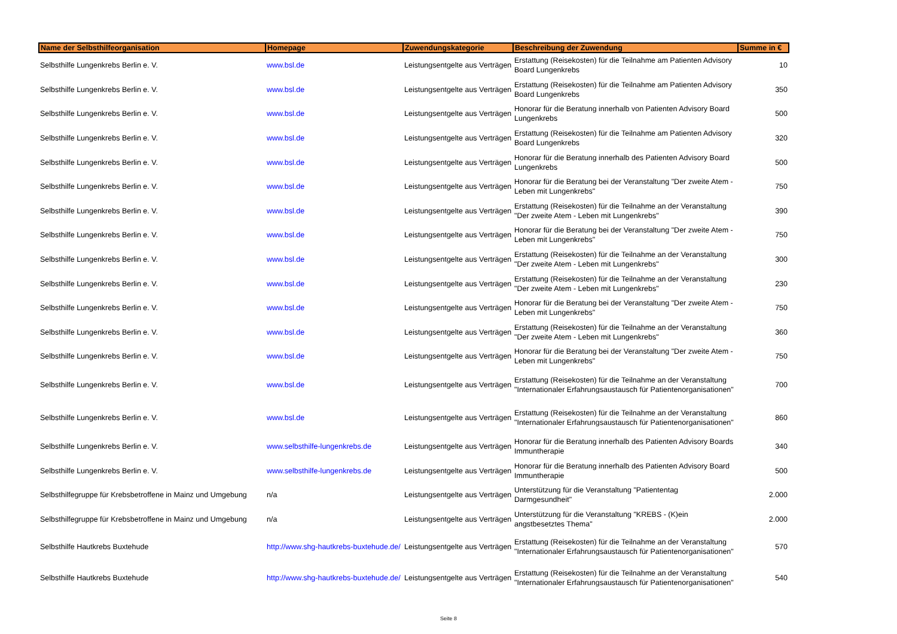| Name der Selbsthilfeorganisation | Homepage | Zuwendungskategorie | Beschreibung der Zuwendung | Summe in € |
| --- | --- | --- | --- | --- |
| Selbsthilfe Lungenkrebs Berlin e. V. | www.bsl.de | Leistungsentgelte aus Verträgen | Erstattung (Reisekosten) für die Teilnahme am Patienten Advisory Board Lungenkrebs | 10 |
| Selbsthilfe Lungenkrebs Berlin e. V. | www.bsl.de | Leistungsentgelte aus Verträgen | Erstattung (Reisekosten) für die Teilnahme am Patienten Advisory Board Lungenkrebs | 350 |
| Selbsthilfe Lungenkrebs Berlin e. V. | www.bsl.de | Leistungsentgelte aus Verträgen | Honorar für die Beratung innerhalb von Patienten Advisory Board Lungenkrebs | 500 |
| Selbsthilfe Lungenkrebs Berlin e. V. | www.bsl.de | Leistungsentgelte aus Verträgen | Erstattung (Reisekosten) für die Teilnahme am Patienten Advisory Board Lungenkrebs | 320 |
| Selbsthilfe Lungenkrebs Berlin e. V. | www.bsl.de | Leistungsentgelte aus Verträgen | Honorar für die Beratung innerhalb des Patienten Advisory Board Lungenkrebs | 500 |
| Selbsthilfe Lungenkrebs Berlin e. V. | www.bsl.de | Leistungsentgelte aus Verträgen | Honorar für die Beratung bei der Veranstaltung "Der zweite Atem - Leben mit Lungenkrebs" | 750 |
| Selbsthilfe Lungenkrebs Berlin e. V. | www.bsl.de | Leistungsentgelte aus Verträgen | Erstattung (Reisekosten) für die Teilnahme an der Veranstaltung "Der zweite Atem - Leben mit Lungenkrebs" | 390 |
| Selbsthilfe Lungenkrebs Berlin e. V. | www.bsl.de | Leistungsentgelte aus Verträgen | Honorar für die Beratung bei der Veranstaltung "Der zweite Atem - Leben mit Lungenkrebs" | 750 |
| Selbsthilfe Lungenkrebs Berlin e. V. | www.bsl.de | Leistungsentgelte aus Verträgen | Erstattung (Reisekosten) für die Teilnahme an der Veranstaltung "Der zweite Atem - Leben mit Lungenkrebs" | 300 |
| Selbsthilfe Lungenkrebs Berlin e. V. | www.bsl.de | Leistungsentgelte aus Verträgen | Erstattung (Reisekosten) für die Teilnahme an der Veranstaltung "Der zweite Atem - Leben mit Lungenkrebs" | 230 |
| Selbsthilfe Lungenkrebs Berlin e. V. | www.bsl.de | Leistungsentgelte aus Verträgen | Honorar für die Beratung bei der Veranstaltung "Der zweite Atem - Leben mit Lungenkrebs" | 750 |
| Selbsthilfe Lungenkrebs Berlin e. V. | www.bsl.de | Leistungsentgelte aus Verträgen | Erstattung (Reisekosten) für die Teilnahme an der Veranstaltung "Der zweite Atem - Leben mit Lungenkrebs" | 360 |
| Selbsthilfe Lungenkrebs Berlin e. V. | www.bsl.de | Leistungsentgelte aus Verträgen | Honorar für die Beratung bei der Veranstaltung "Der zweite Atem - Leben mit Lungenkrebs" | 750 |
| Selbsthilfe Lungenkrebs Berlin e. V. | www.bsl.de | Leistungsentgelte aus Verträgen | Erstattung (Reisekosten) für die Teilnahme an der Veranstaltung "Internationaler Erfahrungsaustausch für Patientenorganisationen" | 700 |
| Selbsthilfe Lungenkrebs Berlin e. V. | www.bsl.de | Leistungsentgelte aus Verträgen | Erstattung (Reisekosten) für die Teilnahme an der Veranstaltung "Internationaler Erfahrungsaustausch für Patientenorganisationen" | 860 |
| Selbsthilfe Lungenkrebs Berlin e. V. | www.selbsthilfe-lungenkrebs.de | Leistungsentgelte aus Verträgen | Honorar für die Beratung innerhalb des Patienten Advisory Boards Immuntherapie | 340 |
| Selbsthilfe Lungenkrebs Berlin e. V. | www.selbsthilfe-lungenkrebs.de | Leistungsentgelte aus Verträgen | Honorar für die Beratung innerhalb des Patienten Advisory Board Immuntherapie | 500 |
| Selbsthilfegruppe für Krebsbetroffene in Mainz und Umgebung | n/a | Leistungsentgelte aus Verträgen | Unterstützung für die Veranstaltung "Patiententag Darmgesundheit" | 2.000 |
| Selbsthilfegruppe für Krebsbetroffene in Mainz und Umgebung | n/a | Leistungsentgelte aus Verträgen | Unterstützung für die Veranstaltung "KREBS - (K)ein angstbesetztes Thema" | 2.000 |
| Selbsthilfe Hautkrebs Buxtehude | http://www.shg-hautkrebs-buxtehude.de/ | Leistungsentgelte aus Verträgen | Erstattung (Reisekosten) für die Teilnahme an der Veranstaltung "Internationaler Erfahrungsaustausch für Patientenorganisationen" | 570 |
| Selbsthilfe Hautkrebs Buxtehude | http://www.shg-hautkrebs-buxtehude.de/ | Leistungsentgelte aus Verträgen | Erstattung (Reisekosten) für die Teilnahme an der Veranstaltung "Internationaler Erfahrungsaustausch für Patientenorganisationen" | 540 |
Seite 8